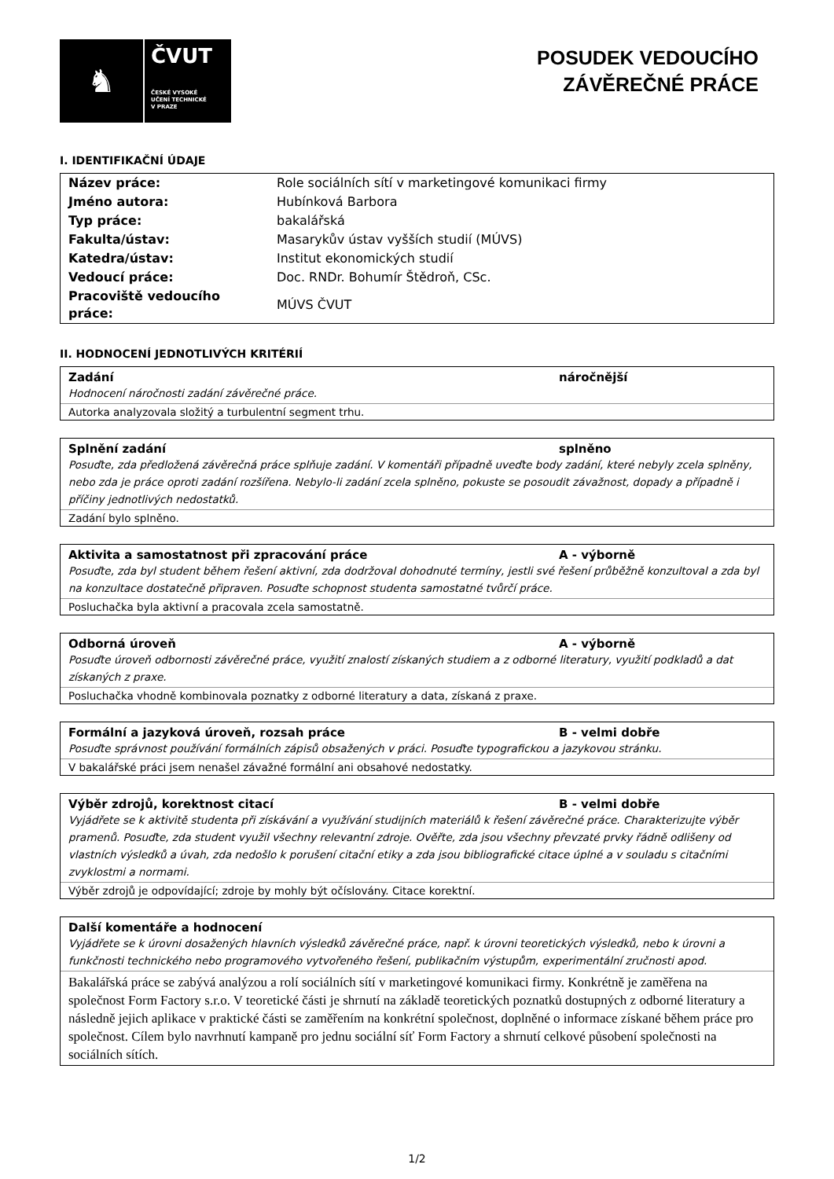♞
ČVUT
ČESKÉ VYSOKÉ
UČENÍ TECHNICKÉ
V PRAZE
POSUDEK VEDOUCÍHO
ZÁVĚREČNÉ PRÁCE
I. IDENTIFIKAČNÍ ÚDAJE
| Název práce: | Role sociálních sítí v marketingové komunikaci firmy |
| Jméno autora: | Hubínková Barbora |
| Typ práce: | bakalářská |
| Fakulta/ústav: | Masarykův ústav vyšších studií (MÚVS) |
| Katedra/ústav: | Institut ekonomických studií |
| Vedoucí práce: | Doc. RNDr. Bohumír Štědroň, CSc. |
| Pracoviště vedoucího práce: | MÚVS ČVUT |
II. HODNOCENÍ JEDNOTLIVÝCH KRITÉRIÍ
Zadání náročnější
Hodnocení náročnosti zadání závěrečné práce.
Autorka analyzovala složitý a turbulentní segment trhu.
Splnění zadání splněno
Posuďte, zda předložená závěrečná práce splňuje zadání. V komentáři případně uveďte body zadání, které nebyly zcela splněny, nebo zda je práce oproti zadání rozšířena. Nebylo-li zadání zcela splněno, pokuste se posoudit závažnost, dopady a případně i příčiny jednotlivých nedostatků.
Zadání bylo splněno.
Aktivita a samostatnost při zpracování práce A - výborně
Posuďte, zda byl student během řešení aktivní, zda dodržoval dohodnuté termíny, jestli své řešení průběžně konzultoval a zda byl na konzultace dostatečně připraven. Posuďte schopnost studenta samostatné tvůrčí práce.
Posluchačka byla aktivní a pracovala zcela samostatně.
Odborná úroveň A - výborně
Posuďte úroveň odbornosti závěrečné práce, využití znalostí získaných studiem a z odborné literatury, využití podkladů a dat získaných z praxe.
Posluchačka vhodně kombinovala poznatky z odborné literatury a data, získaná z praxe.
Formální a jazyková úroveň, rozsah práce B - velmi dobře
Posuďte správnost používání formálních zápisů obsažených v práci. Posuďte typografickou a jazykovou stránku.
V bakalářské práci jsem nenašel závažné formální ani obsahové nedostatky.
Výběr zdrojů, korektnost citací B - velmi dobře
Vyjádřete se k aktivitě studenta při získávání a využívání studijních materiálů k řešení závěrečné práce. Charakterizujte výběr pramenů. Posuďte, zda student využil všechny relevantní zdroje. Ověřte, zda jsou všechny převzaté prvky řádně odlišeny od vlastních výsledků a úvah, zda nedošlo k porušení citační etiky a zda jsou bibliografické citace úplné a v souladu s citačními zvyklostmi a normami.
Výběr zdrojů je odpovídající; zdroje by mohly být očíslovány. Citace korektní.
Další komentáře a hodnocení
Vyjádřete se k úrovni dosažených hlavních výsledků závěrečné práce, např. k úrovni teoretických výsledků, nebo k úrovni a funkčnosti technického nebo programového vytvořeného řešení, publikačním výstupům, experimentální zručnosti apod.
Bakalářská práce se zabývá analýzou a rolí sociálních sítí v marketingové komunikaci firmy. Konkrétně je zaměřena na společnost Form Factory s.r.o. V teoretické části je shrnutí na základě teoretických poznatků dostupných z odborné literatury a následně jejich aplikace v praktické části se zaměřením na konkrétní společnost, doplněné o informace získané během práce pro společnost. Cílem bylo navrhnutí kampaně pro jednu sociální síť Form Factory a shrnutí celkové působení společnosti na sociálních sítích.
1/2